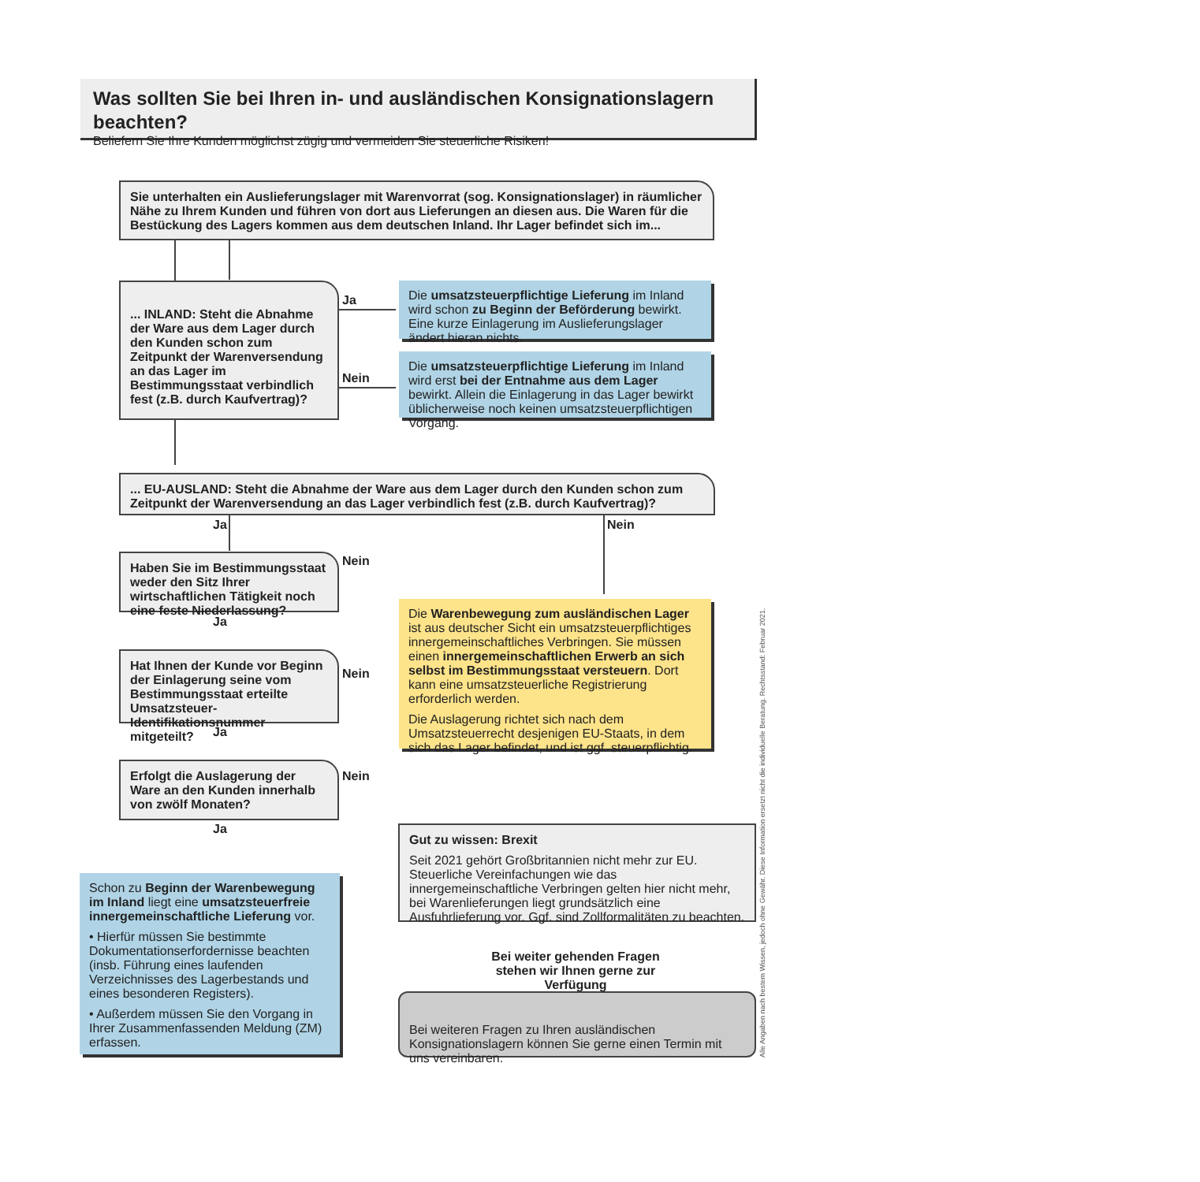Was sollten Sie bei Ihren in- und ausländischen Konsignationslagern beachten?
Beliefern Sie Ihre Kunden möglichst zügig und vermeiden Sie steuerliche Risiken!
Sie unterhalten ein Auslieferungslager mit Warenvorrat (sog. Konsignationslager) in räumlicher Nähe zu Ihrem Kunden und führen von dort aus Lieferungen an diesen aus. Die Waren für die Bestückung des Lagers kommen aus dem deutschen Inland. Ihr Lager befindet sich im...
... INLAND: Steht die Abnahme der Ware aus dem Lager durch den Kunden schon zum Zeitpunkt der Warenversendung an das Lager im Bestimmungsstaat verbindlich fest (z.B. durch Kaufvertrag)?
Ja
Nein
Die umsatzsteuerpflichtige Lieferung im Inland wird schon zu Beginn der Beförderung bewirkt. Eine kurze Einlagerung im Auslieferungslager ändert hieran nichts.
Die umsatzsteuerpflichtige Lieferung im Inland wird erst bei der Entnahme aus dem Lager bewirkt. Allein die Einlagerung in das Lager bewirkt üblicherweise noch keinen umsatzsteuerpflichtigen Vorgang.
... EU-AUSLAND: Steht die Abnahme der Ware aus dem Lager durch den Kunden schon zum Zeitpunkt der Warenversendung an das Lager verbindlich fest (z.B. durch Kaufvertrag)?
Ja Nein
Haben Sie im Bestimmungsstaat weder den Sitz Ihrer wirtschaftlichen Tätigkeit noch eine feste Niederlassung?
Nein
Ja
Hat Ihnen der Kunde vor Beginn der Einlagerung seine vom Bestimmungsstaat erteilte Umsatzsteuer-Identifikationsnummer mitgeteilt?
Nein
Ja
Erfolgt die Auslagerung der Ware an den Kunden innerhalb von zwölf Monaten?
Nein
Ja
Die Warenbewegung zum ausländischen Lager ist aus deutscher Sicht ein umsatzsteuerpflichtiges innergemeinschaftliches Verbringen. Sie müssen einen innergemeinschaftlichen Erwerb an sich selbst im Bestimmungsstaat versteuern. Dort kann eine umsatzsteuerliche Registrierung erforderlich werden.
Die Auslagerung richtet sich nach dem Umsatzsteuerrecht desjenigen EU-Staats, in dem sich das Lager befindet, und ist ggf. steuerpflichtig.
Schon zu Beginn der Warenbewegung im Inland liegt eine umsatzsteuerfreie innergemeinschaftliche Lieferung vor.
• Hierfür müssen Sie bestimmte Dokumentationserfordernisse beachten (insb. Führung eines laufenden Verzeichnisses des Lagerbestands und eines besonderen Registers).
• Außerdem müssen Sie den Vorgang in Ihrer Zusammenfassenden Meldung (ZM) erfassen.
Gut zu wissen: Brexit
Seit 2021 gehört Großbritannien nicht mehr zur EU. Steuerliche Vereinfachungen wie das innergemeinschaftliche Verbringen gelten hier nicht mehr, bei Warenlieferungen liegt grundsätzlich eine Ausfuhrlieferung vor. Ggf. sind Zollformalitäten zu beachten.
Bei weiter gehenden Fragen stehen wir Ihnen gerne zur Verfügung
Bei weiteren Fragen zu Ihren ausländischen Konsignationslagern können Sie gerne einen Termin mit uns vereinbaren.
Alle Angaben nach bestem Wissen, jedoch ohne Gewähr. Diese Information ersetzt nicht die individuelle Beratung. Rechtsstand: Februar 2021.